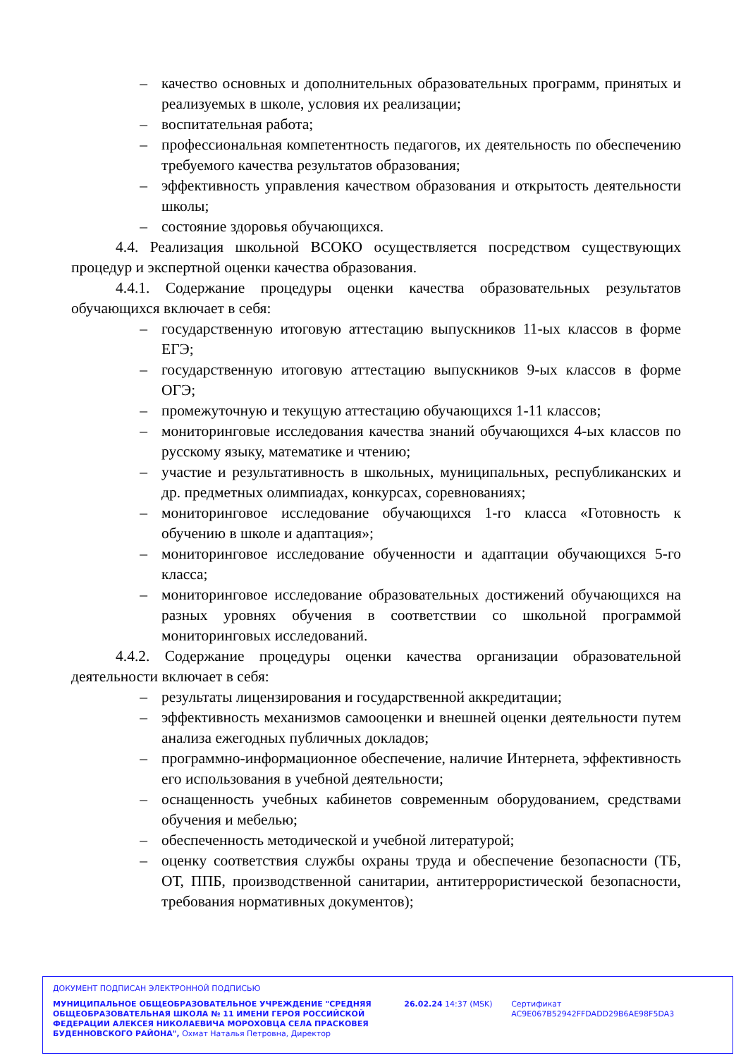– качество основных и дополнительных образовательных программ, принятых и реализуемых в школе, условия их реализации;
– воспитательная работа;
– профессиональная компетентность педагогов, их деятельность по обеспечению требуемого качества результатов образования;
– эффективность управления качеством образования и открытость деятельности школы;
– состояние здоровья обучающихся.
4.4. Реализация школьной ВСОКО осуществляется посредством существующих процедур и экспертной оценки качества образования.
4.4.1. Содержание процедуры оценки качества образовательных результатов обучающихся включает в себя:
– государственную итоговую аттестацию выпускников 11-ых классов в форме ЕГЭ;
– государственную итоговую аттестацию выпускников 9-ых классов в форме ОГЭ;
– промежуточную и текущую аттестацию обучающихся 1-11 классов;
– мониторинговые исследования качества знаний обучающихся 4-ых классов по русскому языку, математике и чтению;
– участие и результативность в школьных, муниципальных, республиканских и др. предметных олимпиадах, конкурсах, соревнованиях;
– мониторинговое исследование обучающихся 1-го класса «Готовность к обучению в школе и адаптация»;
– мониторинговое исследование обученности и адаптации обучающихся 5-го класса;
– мониторинговое исследование образовательных достижений обучающихся на разных уровнях обучения в соответствии со школьной программой мониторинговых исследований.
4.4.2. Содержание процедуры оценки качества организации образовательной деятельности включает в себя:
– результаты лицензирования и государственной аккредитации;
– эффективность механизмов самооценки и внешней оценки деятельности путем анализа ежегодных публичных докладов;
– программно-информационное обеспечение, наличие Интернета, эффективность его использования в учебной деятельности;
– оснащенность учебных кабинетов современным оборудованием, средствами обучения и мебелью;
– обеспеченность методической и учебной литературой;
– оценку соответствия службы охраны труда и обеспечение безопасности (ТБ, ОТ, ППБ, производственной санитарии, антитеррористической безопасности, требования нормативных документов);
ДОКУМЕНТ ПОДПИСАН ЭЛЕКТРОННОЙ ПОДПИСЬЮ
МУНИЦИПАЛЬНОЕ ОБЩЕОБРАЗОВАТЕЛЬНОЕ УЧРЕЖДЕНИЕ "СРЕДНЯЯ ОБЩЕОБРАЗОВАТЕЛЬНАЯ ШКОЛА № 11 ИМЕНИ ГЕРОЯ РОССИЙСКОЙ ФЕДЕРАЦИИ АЛЕКСЕЯ НИКОЛАЕВИЧА МОРОХОВЦА СЕЛА ПРАСКОВЕЯ БУДЕННОВСКОГО РАЙОНА", Охмат Наталья Петровна, Директор
26.02.24 14:37 (MSK) Сертификат AC9E067B52942FFDADD29B6AE98F5DA3